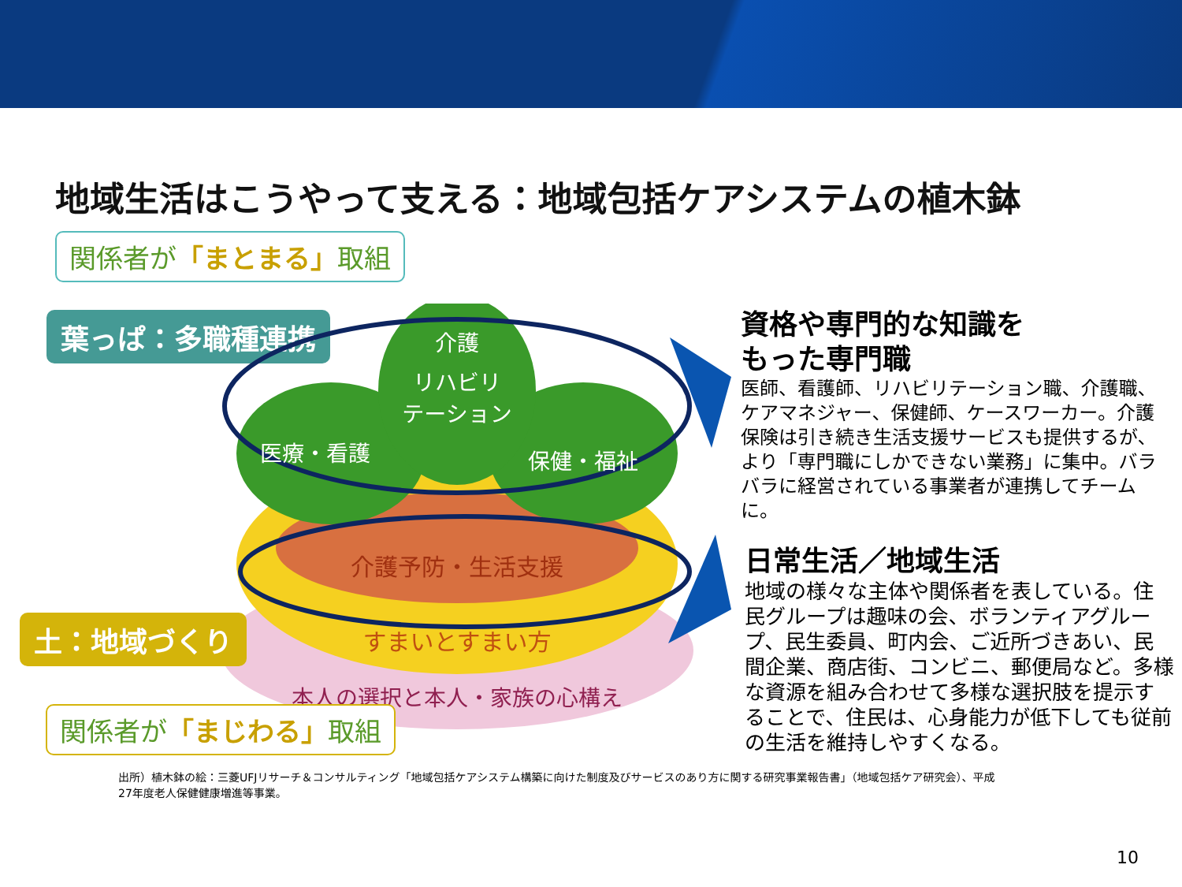地域生活はこうやって支える：地域包括ケアシステムの植木鉢
関係者が「まとまる」取組
葉っぱ：多職種連携
介護
リハビリ
テーション
医療・看護
保健・福祉
介護予防・生活支援
すまいとすまい方
本人の選択と本人・家族の心構え
土：地域づくり
関係者が「まじわる」取組
資格や専門的な知識を
もった専門職
医師、看護師、リハビリテーション職、介護職、ケアマネジャー、保健師、ケースワーカー。介護保険は引き続き生活支援サービスも提供するが、より「専門職にしかできない業務」に集中。バラバラに経営されている事業者が連携してチームに。
日常生活／地域生活
地域の様々な主体や関係者を表している。住民グループは趣味の会、ボランティアグループ、民生委員、町内会、ご近所づきあい、民間企業、商店街、コンビニ、郵便局など。多様な資源を組み合わせて多様な選択肢を提示することで、住民は、心身能力が低下しても従前の生活を維持しやすくなる。
出所）植木鉢の絵：三菱UFJリサーチ＆コンサルティング「地域包括ケアシステム構築に向けた制度及びサービスのあり方に関する研究事業報告書」（地域包括ケア研究会）、平成27年度老人保健健康増進等事業。
10